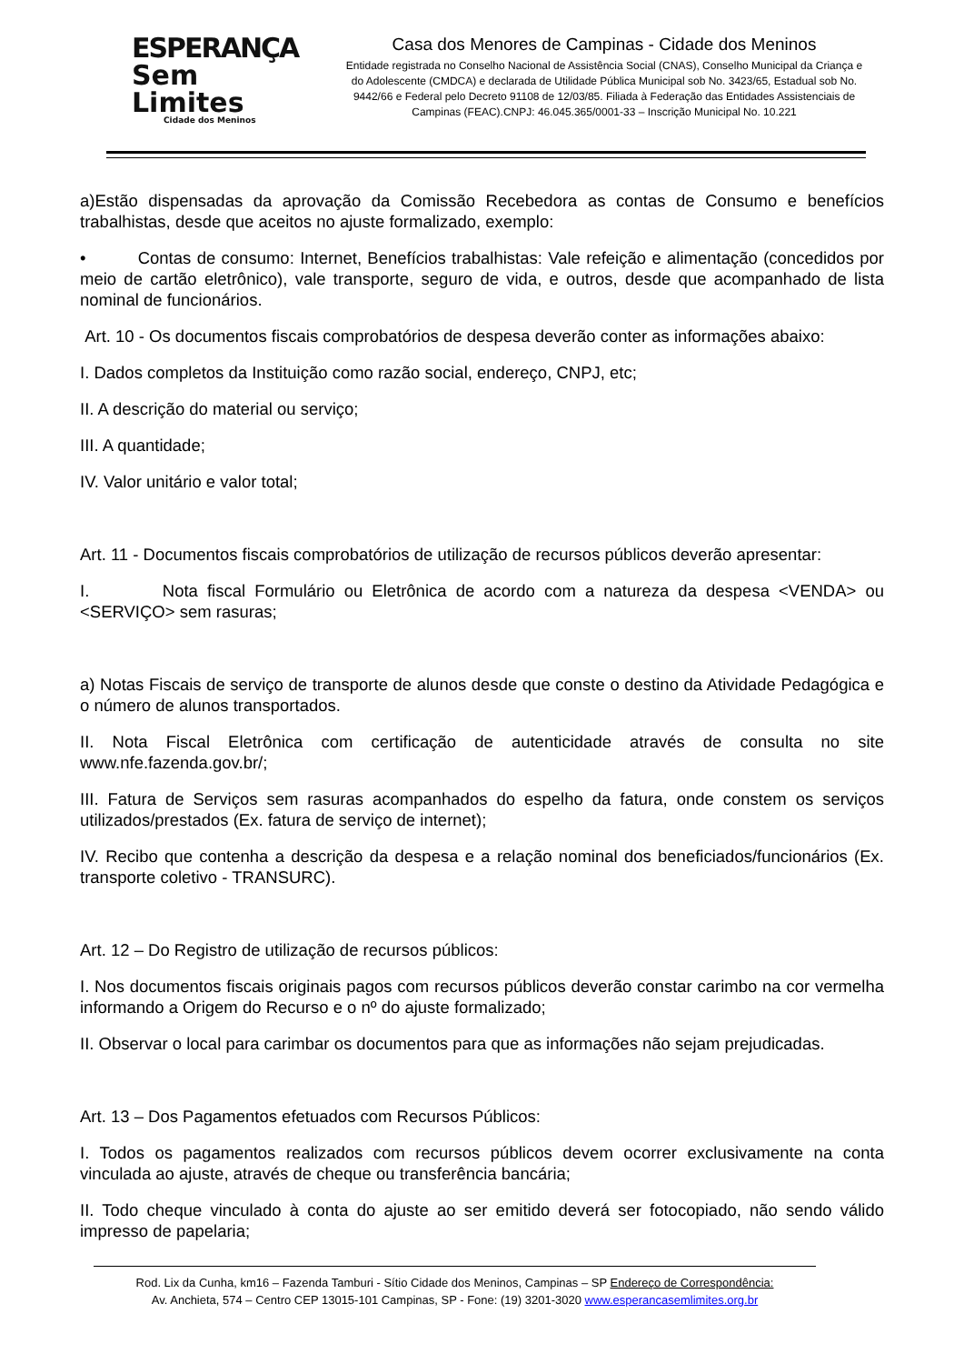ESPERANÇA
Sem Limites
Cidade dos Meninos
Casa dos Menores de Campinas - Cidade dos Meninos
Entidade registrada no Conselho Nacional de Assistência Social (CNAS), Conselho Municipal da Criança e do Adolescente (CMDCA) e declarada de Utilidade Pública Municipal sob No. 3423/65, Estadual sob No. 9442/66 e Federal pelo Decreto 91108 de 12/03/85. Filiada à Federação das Entidades Assistenciais de Campinas (FEAC).CNPJ: 46.045.365/0001-33 – Inscrição Municipal No. 10.221
a)Estão dispensadas da aprovação da Comissão Recebedora as contas de Consumo e benefícios trabalhistas, desde que aceitos no ajuste formalizado, exemplo:
• Contas de consumo: Internet, Benefícios trabalhistas: Vale refeição e alimentação (concedidos por meio de cartão eletrônico), vale transporte, seguro de vida, e outros, desde que acompanhado de lista nominal de funcionários.
Art. 10 - Os documentos fiscais comprobatórios de despesa deverão conter as informações abaixo:
I. Dados completos da Instituição como razão social, endereço, CNPJ, etc;
II. A descrição do material ou serviço;
III. A quantidade;
IV. Valor unitário e valor total;
Art. 11 - Documentos fiscais comprobatórios de utilização de recursos públicos deverão apresentar:
I. Nota fiscal Formulário ou Eletrônica de acordo com a natureza da despesa <VENDA> ou <SERVIÇO> sem rasuras;
a) Notas Fiscais de serviço de transporte de alunos desde que conste o destino da Atividade Pedagógica e o número de alunos transportados.
II. Nota Fiscal Eletrônica com certificação de autenticidade através de consulta no site www.nfe.fazenda.gov.br/;
III. Fatura de Serviços sem rasuras acompanhados do espelho da fatura, onde constem os serviços utilizados/prestados (Ex. fatura de serviço de internet);
IV. Recibo que contenha a descrição da despesa e a relação nominal dos beneficiados/funcionários (Ex. transporte coletivo - TRANSURC).
Art. 12 – Do Registro de utilização de recursos públicos:
I. Nos documentos fiscais originais pagos com recursos públicos deverão constar carimbo na cor vermelha informando a Origem do Recurso e o nº do ajuste formalizado;
II. Observar o local para carimbar os documentos para que as informações não sejam prejudicadas.
Art. 13 – Dos Pagamentos efetuados com Recursos Públicos:
I. Todos os pagamentos realizados com recursos públicos devem ocorrer exclusivamente na conta vinculada ao ajuste, através de cheque ou transferência bancária;
II. Todo cheque vinculado à conta do ajuste ao ser emitido deverá ser fotocopiado, não sendo válido impresso de papelaria;
Rod. Lix da Cunha, km16 – Fazenda Tamburi - Sítio Cidade dos Meninos, Campinas – SP Endereço de Correspondência:
Av. Anchieta, 574 – Centro CEP 13015-101 Campinas, SP - Fone: (19) 3201-3020 www.esperancasemlimites.org.br